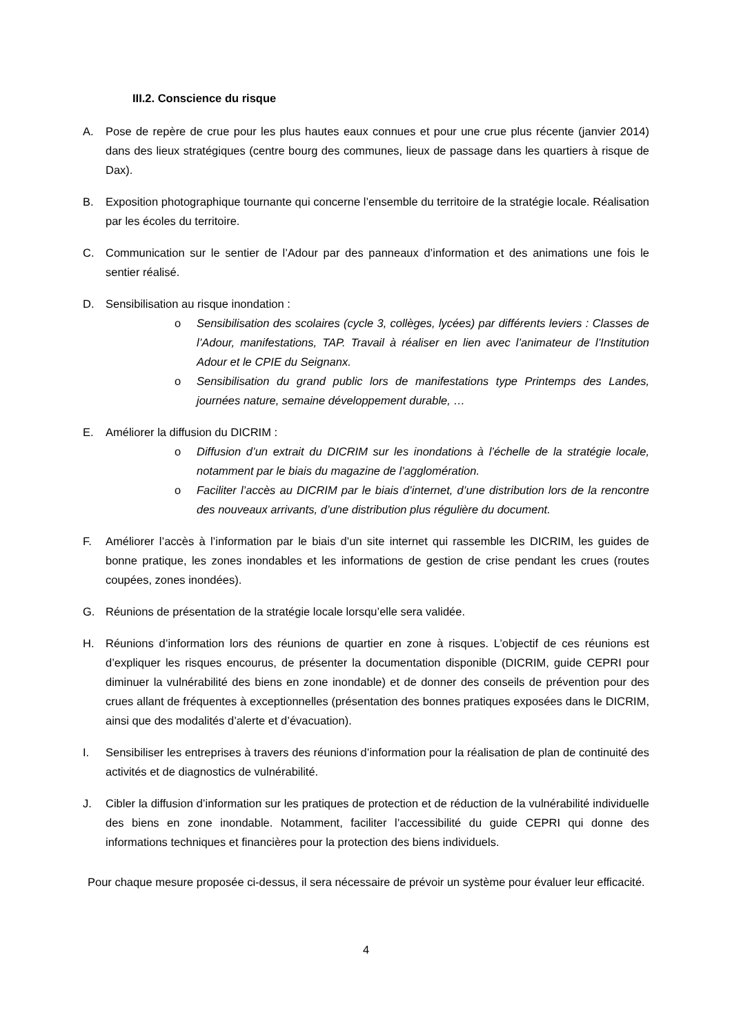III.2. Conscience du risque
A. Pose de repère de crue pour les plus hautes eaux connues et pour une crue plus récente (janvier 2014) dans des lieux stratégiques (centre bourg des communes, lieux de passage dans les quartiers à risque de Dax).
B. Exposition photographique tournante qui concerne l’ensemble du territoire de la stratégie locale. Réalisation par les écoles du territoire.
C. Communication sur le sentier de l’Adour par des panneaux d’information et des animations une fois le sentier réalisé.
D. Sensibilisation au risque inondation :
o Sensibilisation des scolaires (cycle 3, collèges, lycées) par différents leviers : Classes de l’Adour, manifestations, TAP. Travail à réaliser en lien avec l’animateur de l’Institution Adour et le CPIE du Seignanx.
o Sensibilisation du grand public lors de manifestations type Printemps des Landes, journées nature, semaine développement durable, …
E. Améliorer la diffusion du DICRIM :
o Diffusion d’un extrait du DICRIM sur les inondations à l’échelle de la stratégie locale, notamment par le biais du magazine de l’agglomération.
o Faciliter l’accès au DICRIM par le biais d’internet, d’une distribution lors de la rencontre des nouveaux arrivants, d’une distribution plus régulière du document.
F. Améliorer l’accès à l’information par le biais d’un site internet qui rassemble les DICRIM, les guides de bonne pratique, les zones inondables et les informations de gestion de crise pendant les crues (routes coupées, zones inondées).
G. Réunions de présentation de la stratégie locale lorsqu’elle sera validée.
H. Réunions d’information lors des réunions de quartier en zone à risques. L’objectif de ces réunions est d’expliquer les risques encourus, de présenter la documentation disponible (DICRIM, guide CEPRI pour diminuer la vulnérabilité des biens en zone inondable) et de donner des conseils de prévention pour des crues allant de fréquentes à exceptionnelles (présentation des bonnes pratiques exposées dans le DICRIM, ainsi que des modalités d’alerte et d’évacuation).
I. Sensibiliser les entreprises à travers des réunions d’information pour la réalisation de plan de continuité des activités et de diagnostics de vulnérabilité.
J. Cibler la diffusion d’information sur les pratiques de protection et de réduction de la vulnérabilité individuelle des biens en zone inondable. Notamment, faciliter l’accessibilité du guide CEPRI qui donne des informations techniques et financières pour la protection des biens individuels.
Pour chaque mesure proposée ci-dessus, il sera nécessaire de prévoir un système pour évaluer leur efficacité.
4